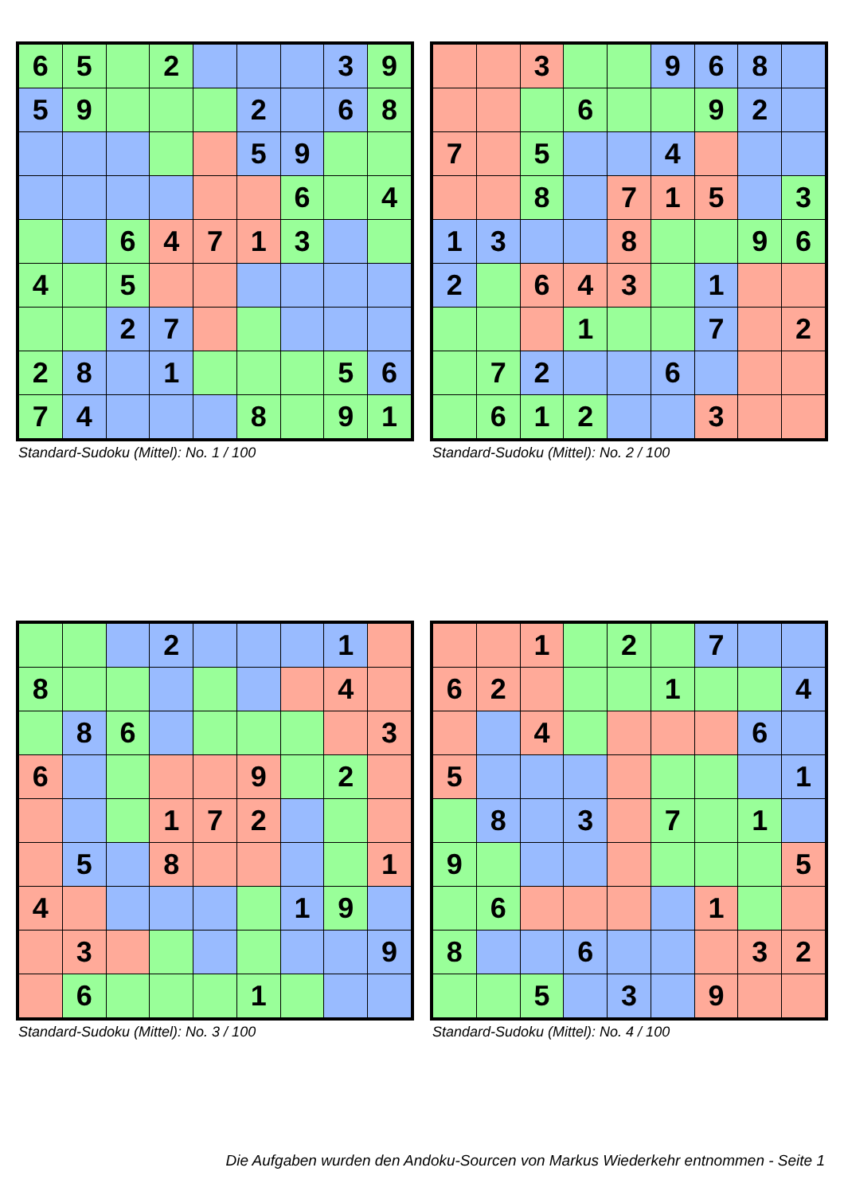| 6 | 5 | | 2 | | | | 3 | 9 |
| 5 | 9 | | | | 2 | | 6 | 8 |
| | | | | | 5 | 9 | | |
| | | | | | | 6 | | 4 |
| | | 6 | 4 | 7 | 1 | 3 | | |
| 4 | | 5 | | | | | | |
| | | 2 | 7 | | | | | |
| 2 | 8 | | 1 | | | | 5 | 6 |
| 7 | 4 | | | | 8 | | 9 | 1 |
Standard-Sudoku (Mittel): No. 1 / 100
| | | 3 | | | 9 | 6 | 8 | |
| | | | 6 | | | 9 | 2 | |
| 7 | | 5 | | | 4 | | | |
| | | 8 | | 7 | 1 | 5 | | 3 |
| 1 | 3 | | | 8 | | | 9 | 6 |
| 2 | | 6 | 4 | 3 | | 1 | | |
| | | | 1 | | | 7 | | 2 |
| | 7 | 2 | | | 6 | | | |
| | 6 | 1 | 2 | | | 3 | | |
Standard-Sudoku (Mittel): No. 2 / 100
| | | | 2 | | | | 1 | |
| 8 | | | | | | | 4 | |
| | 8 | 6 | | | | | | 3 |
| 6 | | | | | 9 | | 2 | |
| | | | 1 | 7 | 2 | | | |
| | 5 | | 8 | | | | | 1 |
| 4 | | | | | | 1 | 9 | |
| | 3 | | | | | | | 9 |
| | 6 | | | | 1 | | | |
Standard-Sudoku (Mittel): No. 3 / 100
| | | 1 | | 2 | | 7 | | |
| 6 | 2 | | | | 1 | | | 4 |
| | | 4 | | | | | 6 | |
| 5 | | | | | | | | 1 |
| | 8 | | 3 | | 7 | | 1 | |
| 9 | | | | | | | | 5 |
| | 6 | | | | | 1 | | |
| 8 | | | 6 | | | | 3 | 2 |
| | | 5 | | 3 | | 9 | | |
Standard-Sudoku (Mittel): No. 4 / 100
Die Aufgaben wurden den Andoku-Sourcen von Markus Wiederkehr entnommen - Seite 1